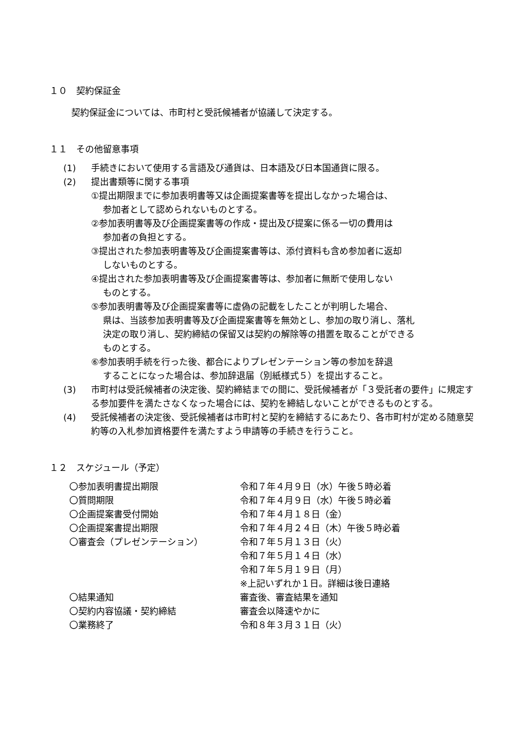１０　契約保証金
契約保証金については、市町村と受託候補者が協議して決定する。
１１　その他留意事項
(1) 手続きにおいて使用する言語及び通貨は、日本語及び日本国通貨に限る。
(2) 提出書類等に関する事項
①提出期限までに参加表明書等又は企画提案書等を提出しなかった場合は、
参加者として認められないものとする。
②参加表明書等及び企画提案書等の作成・提出及び提案に係る一切の費用は
参加者の負担とする。
③提出された参加表明書等及び企画提案書等は、添付資料も含め参加者に返却
しないものとする。
④提出された参加表明書等及び企画提案書等は、参加者に無断で使用しない
ものとする。
⑤参加表明書等及び企画提案書等に虚偽の記載をしたことが判明した場合、
県は、当該参加表明書等及び企画提案書等を無効とし、参加の取り消し、落札
決定の取り消し、契約締結の保留又は契約の解除等の措置を取ることができる
ものとする。
⑥参加表明手続を行った後、都合によりプレゼンテーション等の参加を辞退
することになった場合は、参加辞退届（別紙様式５）を提出すること。
(3) 市町村は受託候補者の決定後、契約締結までの間に、受託候補者が「３受託者の要件」に規定する参加要件を満たさなくなった場合には、契約を締結しないことができるものとする。
(4) 受託候補者の決定後、受託候補者は市町村と契約を締結するにあたり、各市町村が定める随意契約等の入札参加資格要件を満たすよう申請等の手続きを行うこと。
１２　スケジュール（予定）
| 〇参加表明書提出期限 | 令和７年４月９日（水）午後５時必着 |
| 〇質問期限 | 令和７年４月９日（水）午後５時必着 |
| 〇企画提案書受付開始 | 令和７年４月１８日（金） |
| 〇企画提案書提出期限 | 令和７年４月２４日（木）午後５時必着 |
| 〇審査会（プレゼンテーション） | 令和７年５月１３日（火） 令和７年５月１４日（水） 令和７年５月１９日（月） ※上記いずれか１日。詳細は後日連絡 |
| 〇結果通知 | 審査後、審査結果を通知 |
| 〇契約内容協議・契約締結 | 審査会以降速やかに |
| 〇業務終了 | 令和８年３月３１日（火） |